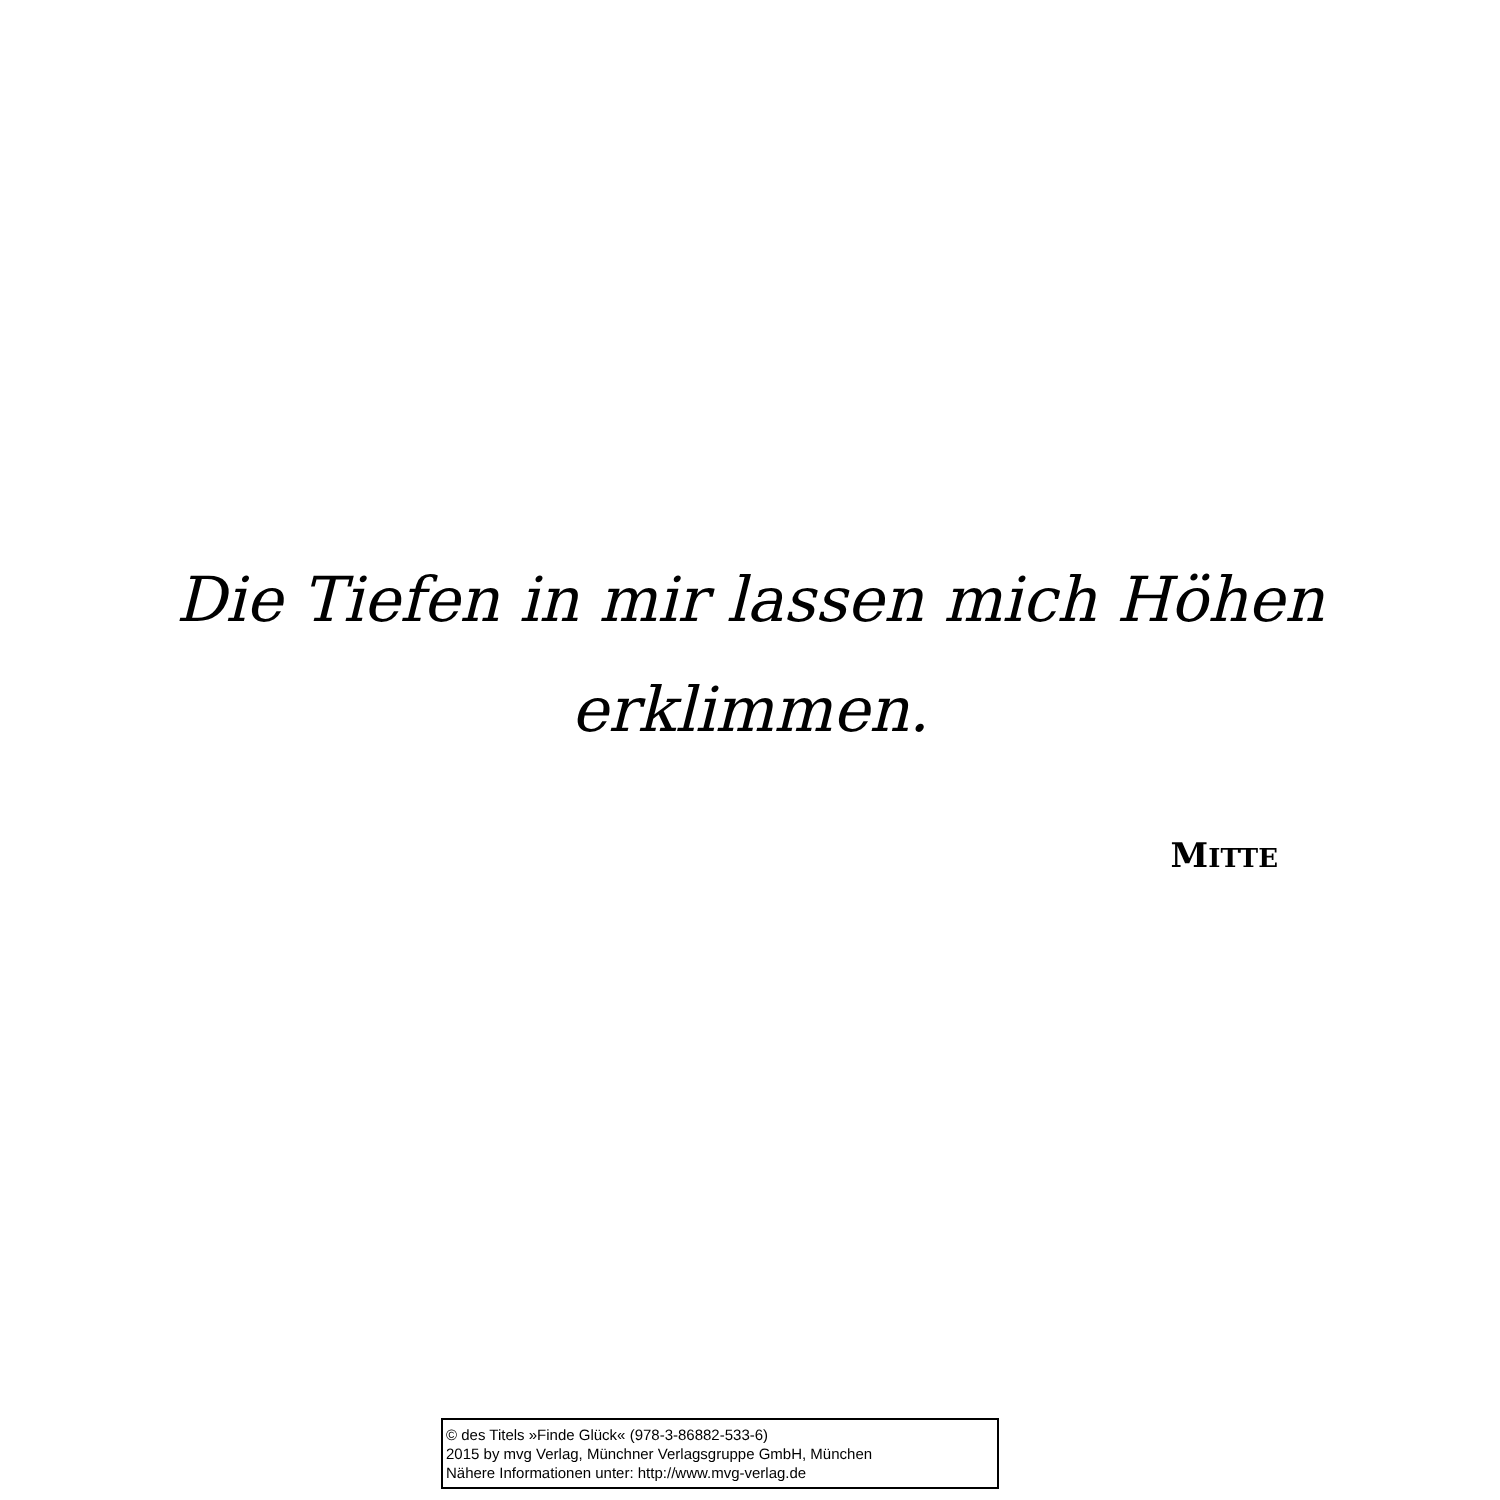Die Tiefen in mir lassen mich Höhen
erklimmen.
MITTE
© des Titels »Finde Glück« (978-3-86882-533-6)
2015 by mvg Verlag, Münchner Verlagsgruppe GmbH, München
Nähere Informationen unter: http://www.mvg-verlag.de